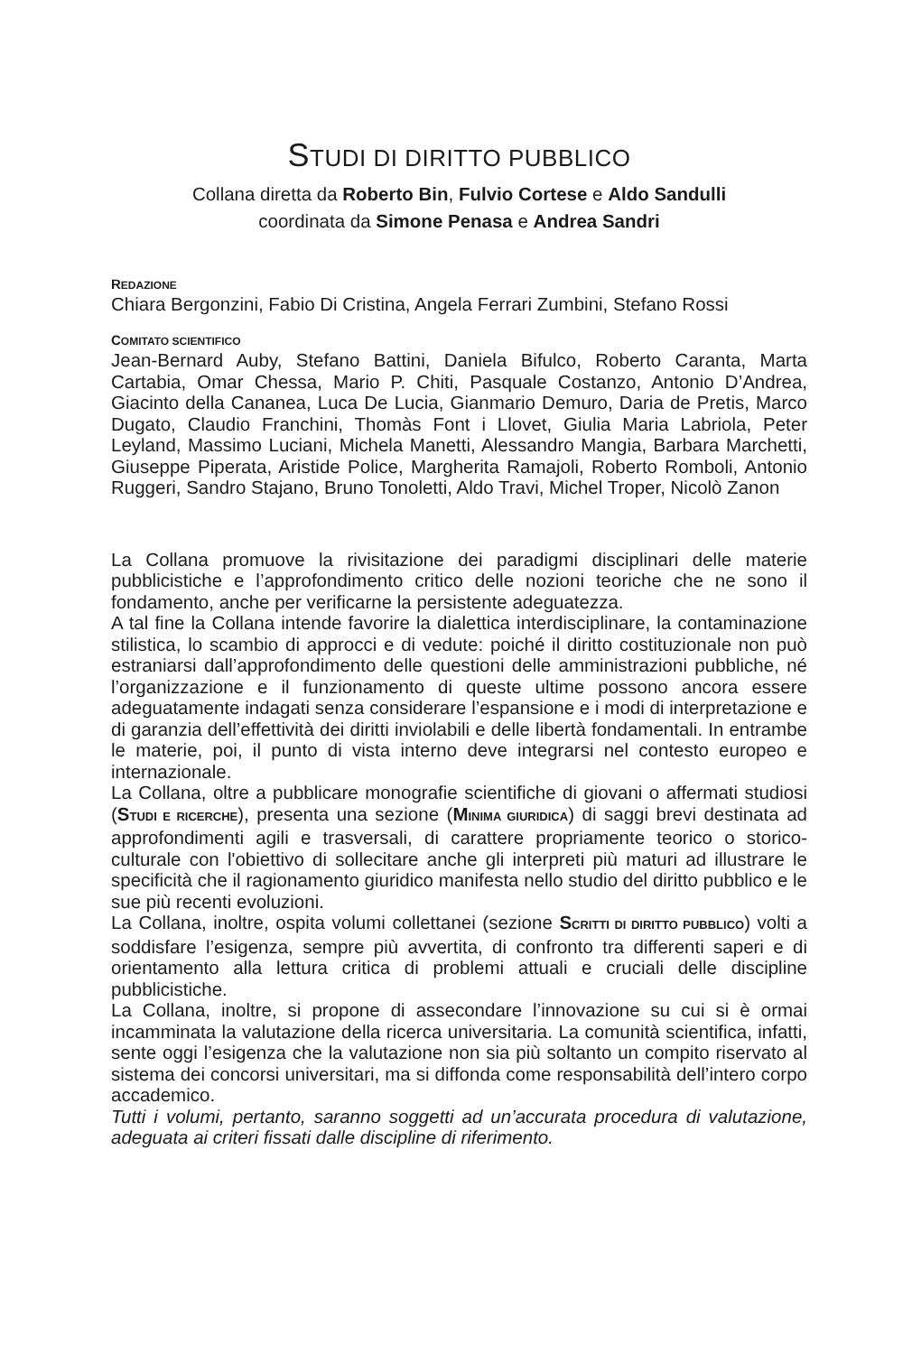STUDI DI DIRITTO PUBBLICO
Collana diretta da Roberto Bin, Fulvio Cortese e Aldo Sandulli
coordinata da Simone Penasa e Andrea Sandri
REDAZIONE
Chiara Bergonzini, Fabio Di Cristina, Angela Ferrari Zumbini, Stefano Rossi
COMITATO SCIENTIFICO
Jean-Bernard Auby, Stefano Battini, Daniela Bifulco, Roberto Caranta, Marta Cartabia, Omar Chessa, Mario P. Chiti, Pasquale Costanzo, Antonio D’Andrea, Giacinto della Cananea, Luca De Lucia, Gianmario Demuro, Daria de Pretis, Marco Dugato, Claudio Franchini, Thomàs Font i Llovet, Giulia Maria Labriola, Peter Leyland, Massimo Luciani, Michela Manetti, Alessandro Mangia, Barbara Marchetti, Giuseppe Piperata, Aristide Police, Margherita Ramajoli, Roberto Romboli, Antonio Ruggeri, Sandro Stajano, Bruno Tonoletti, Aldo Travi, Michel Troper, Nicolò Zanon
La Collana promuove la rivisitazione dei paradigmi disciplinari delle materie pubblicistiche e l’approfondimento critico delle nozioni teoriche che ne sono il fondamento, anche per verificarne la persistente adeguatezza.
A tal fine la Collana intende favorire la dialettica interdisciplinare, la contaminazione stilistica, lo scambio di approcci e di vedute: poiché il diritto costituzionale non può estraniarsi dall’approfondimento delle questioni delle amministrazioni pubbliche, né l’organizzazione e il funzionamento di queste ultime possono ancora essere adeguatamente indagati senza considerare l’espansione e i modi di interpretazione e di garanzia dell’effettività dei diritti inviolabili e delle libertà fondamentali. In entrambe le materie, poi, il punto di vista interno deve integrarsi nel contesto europeo e internazionale.
La Collana, oltre a pubblicare monografie scientifiche di giovani o affermati studiosi (STUDI E RICERCHE), presenta una sezione (MINIMA GIURIDICA) di saggi brevi destinata ad approfondimenti agili e trasversali, di carattere propriamente teorico o storico-culturale con l'obiettivo di sollecitare anche gli interpreti più maturi ad illustrare le specificità che il ragionamento giuridico manifesta nello studio del diritto pubblico e le sue più recenti evoluzioni.
La Collana, inoltre, ospita volumi collettanei (sezione SCRITTI DI DIRITTO PUBBLICO) volti a soddisfare l’esigenza, sempre più avvertita, di confronto tra differenti saperi e di orientamento alla lettura critica di problemi attuali e cruciali delle discipline pubblicistiche.
La Collana, inoltre, si propone di assecondare l’innovazione su cui si è ormai incamminata la valutazione della ricerca universitaria. La comunità scientifica, infatti, sente oggi l’esigenza che la valutazione non sia più soltanto un compito riservato al sistema dei concorsi universitari, ma si diffonda come responsabilità dell’intero corpo accademico.
Tutti i volumi, pertanto, saranno soggetti ad un’accurata procedura di valutazione, adeguata ai criteri fissati dalle discipline di riferimento.